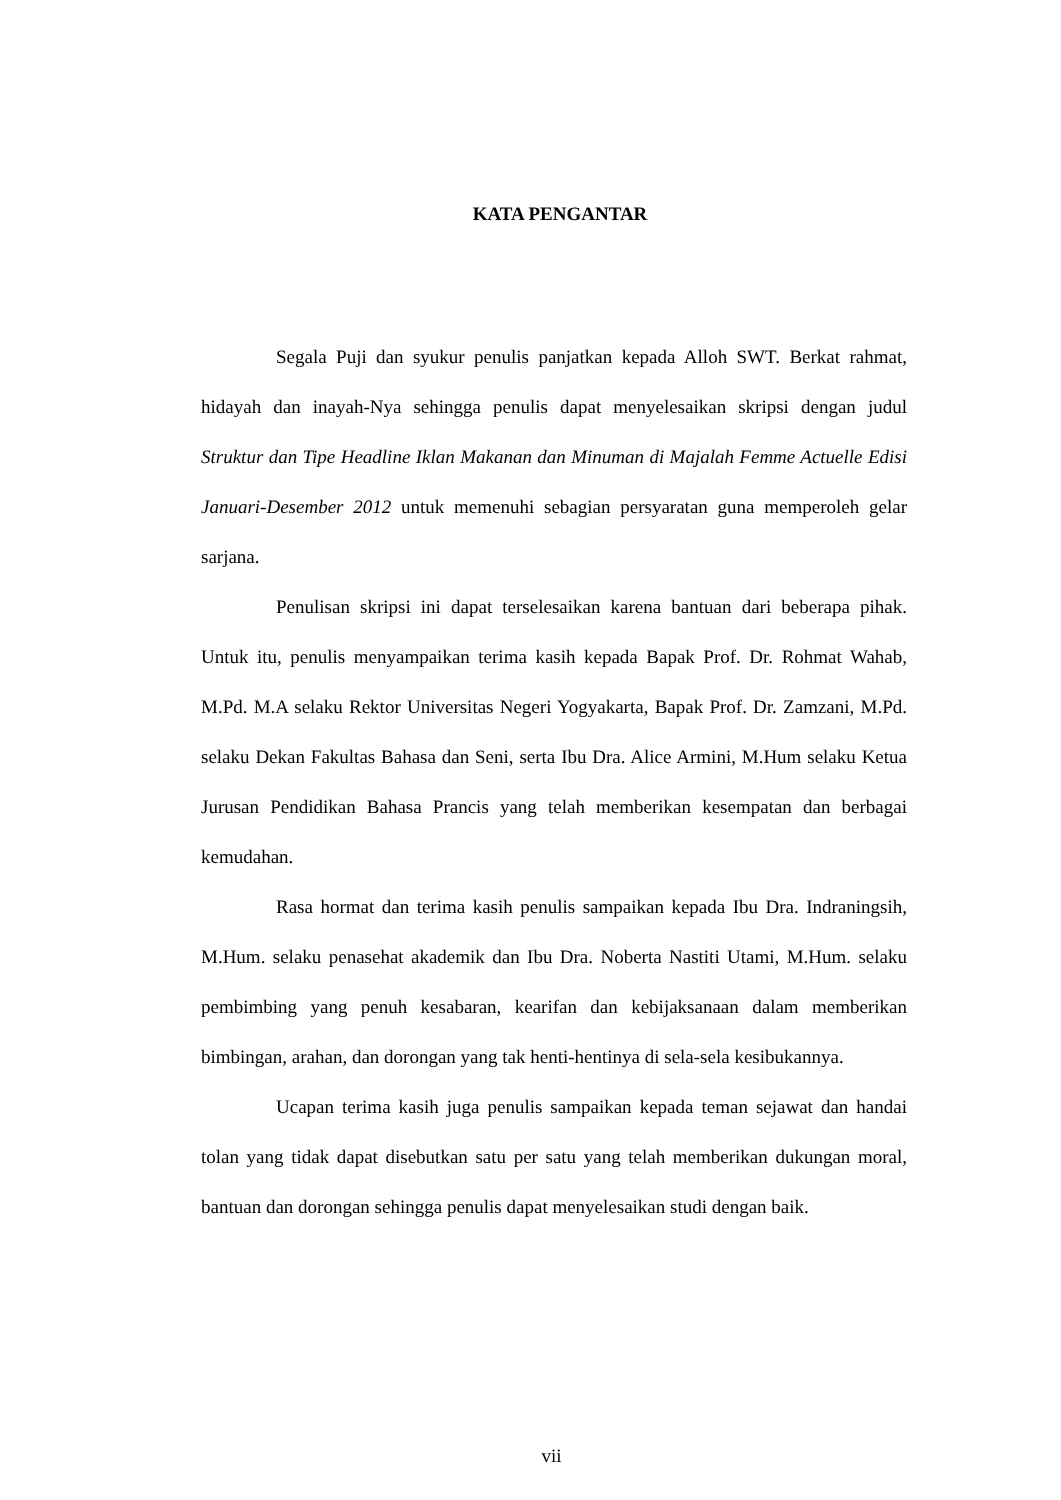KATA PENGANTAR
Segala Puji dan syukur penulis panjatkan kepada Alloh SWT. Berkat rahmat, hidayah dan inayah-Nya sehingga penulis dapat menyelesaikan skripsi dengan judul Struktur dan Tipe Headline Iklan Makanan dan Minuman di Majalah Femme Actuelle Edisi Januari-Desember 2012 untuk memenuhi sebagian persyaratan guna memperoleh gelar sarjana.
Penulisan skripsi ini dapat terselesaikan karena bantuan dari beberapa pihak. Untuk itu, penulis menyampaikan terima kasih kepada Bapak Prof. Dr. Rohmat Wahab, M.Pd. M.A selaku Rektor Universitas Negeri Yogyakarta, Bapak Prof. Dr. Zamzani, M.Pd. selaku Dekan Fakultas Bahasa dan Seni, serta Ibu Dra. Alice Armini, M.Hum selaku Ketua Jurusan Pendidikan Bahasa Prancis yang telah memberikan kesempatan dan berbagai kemudahan.
Rasa hormat dan terima kasih penulis sampaikan kepada Ibu Dra. Indraningsih, M.Hum. selaku penasehat akademik dan Ibu Dra. Noberta Nastiti Utami, M.Hum. selaku pembimbing yang penuh kesabaran, kearifan dan kebijaksanaan dalam memberikan bimbingan, arahan, dan dorongan yang tak henti-hentinya di sela-sela kesibukannya.
Ucapan terima kasih juga penulis sampaikan kepada teman sejawat dan handai tolan yang tidak dapat disebutkan satu per satu yang telah memberikan dukungan moral, bantuan dan dorongan sehingga penulis dapat menyelesaikan studi dengan baik.
vii